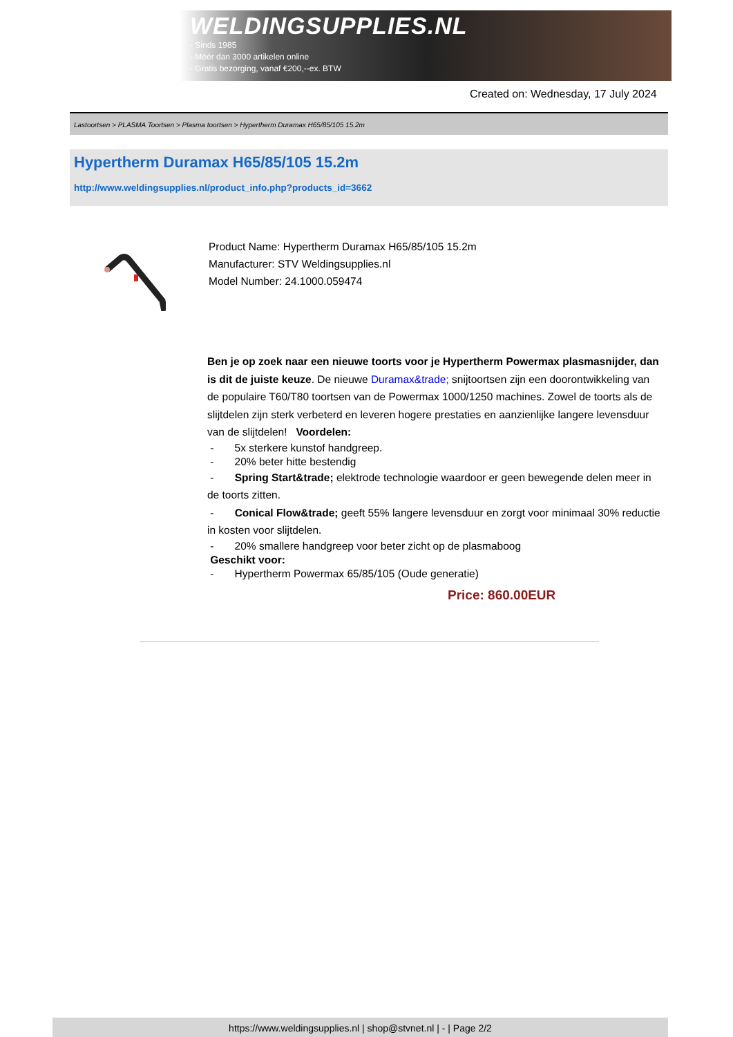WELDINGSUPPLIES.NL
- Sinds 1985
- Méér dan 3000 artikelen online
- Gratis bezorging, vanaf €200,--ex. BTW
Created on: Wednesday, 17 July 2024
Lastoortsen > PLASMA Toortsen > Plasma toortsen > Hypertherm Duramax H65/85/105 15.2m
Hypertherm Duramax H65/85/105 15.2m
http://www.weldingsupplies.nl/product_info.php?products_id=3662
Product Name: Hypertherm Duramax H65/85/105 15.2m
Manufacturer: STV Weldingsupplies.nl
Model Number: 24.1000.059474
Ben je op zoek naar een nieuwe toorts voor je Hypertherm Powermax plasmasnijder, dan is dit de juiste keuze. De nieuwe Duramax&trade; snijtoortsen zijn een doorontwikkeling van de populaire T60/T80 toortsen van de Powermax 1000/1250 machines. Zowel de toorts als de slijtdelen zijn sterk verbeterd en leveren hogere prestaties en aanzienlijke langere levensduur van de slijtdelen! Voordelen:
- 5x sterkere kunstof handgreep.
- 20% beter hitte bestendig
- Spring Start&trade; elektrode technologie waardoor er geen bewegende delen meer in de toorts zitten.
- Conical Flow&trade; geeft 55% langere levensduur en zorgt voor minimaal 30% reductie in kosten voor slijtdelen.
- 20% smallere handgreep voor beter zicht op de plasmaboog
Geschikt voor:
- Hypertherm Powermax 65/85/105 (Oude generatie)
Price: 860.00EUR
https://www.weldingsupplies.nl | shop@stvnet.nl | - | Page 2/2